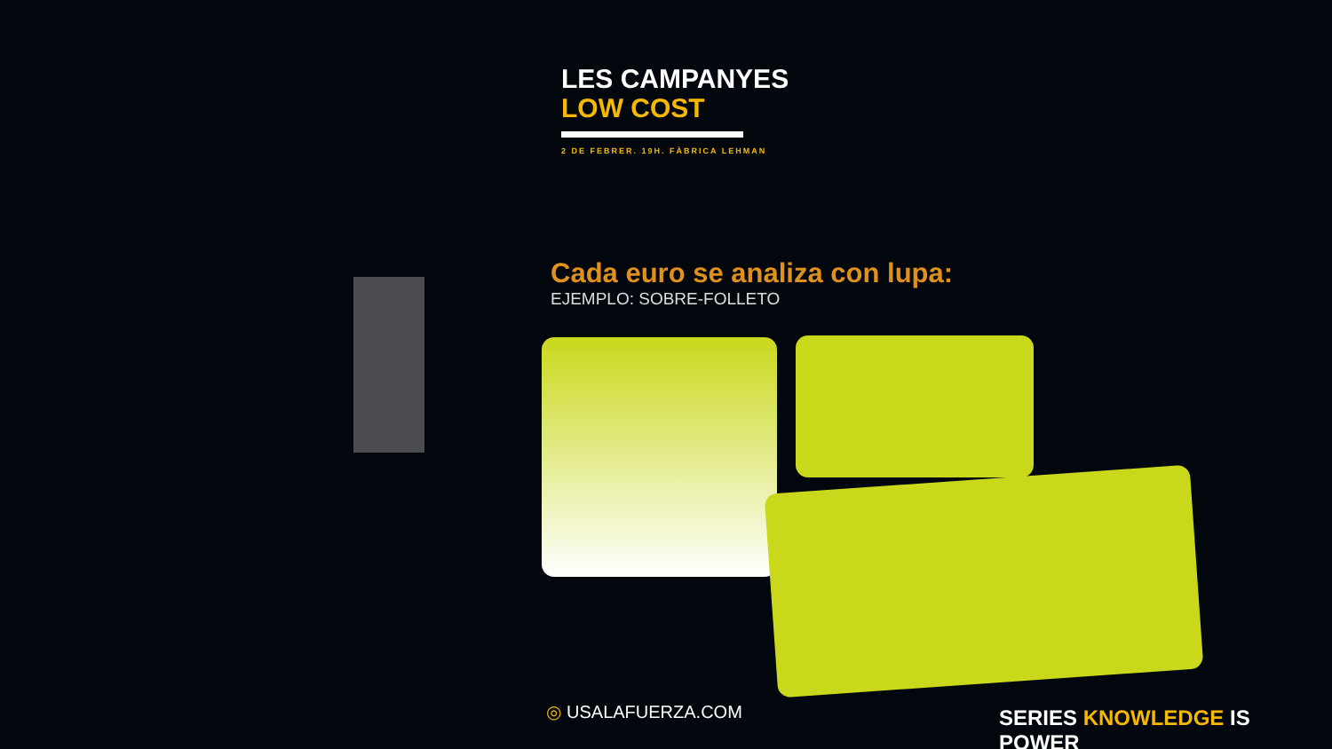LES CAMPANYES
LOW COST
2 DE FEBRER. 19H. FÀBRICA LEHMAN
Cada euro se analiza con lupa:
EJEMPLO: SOBRE-FOLLETO
◎ USALAFUERZA.COM SERIES KNOWLEDGE IS POWER